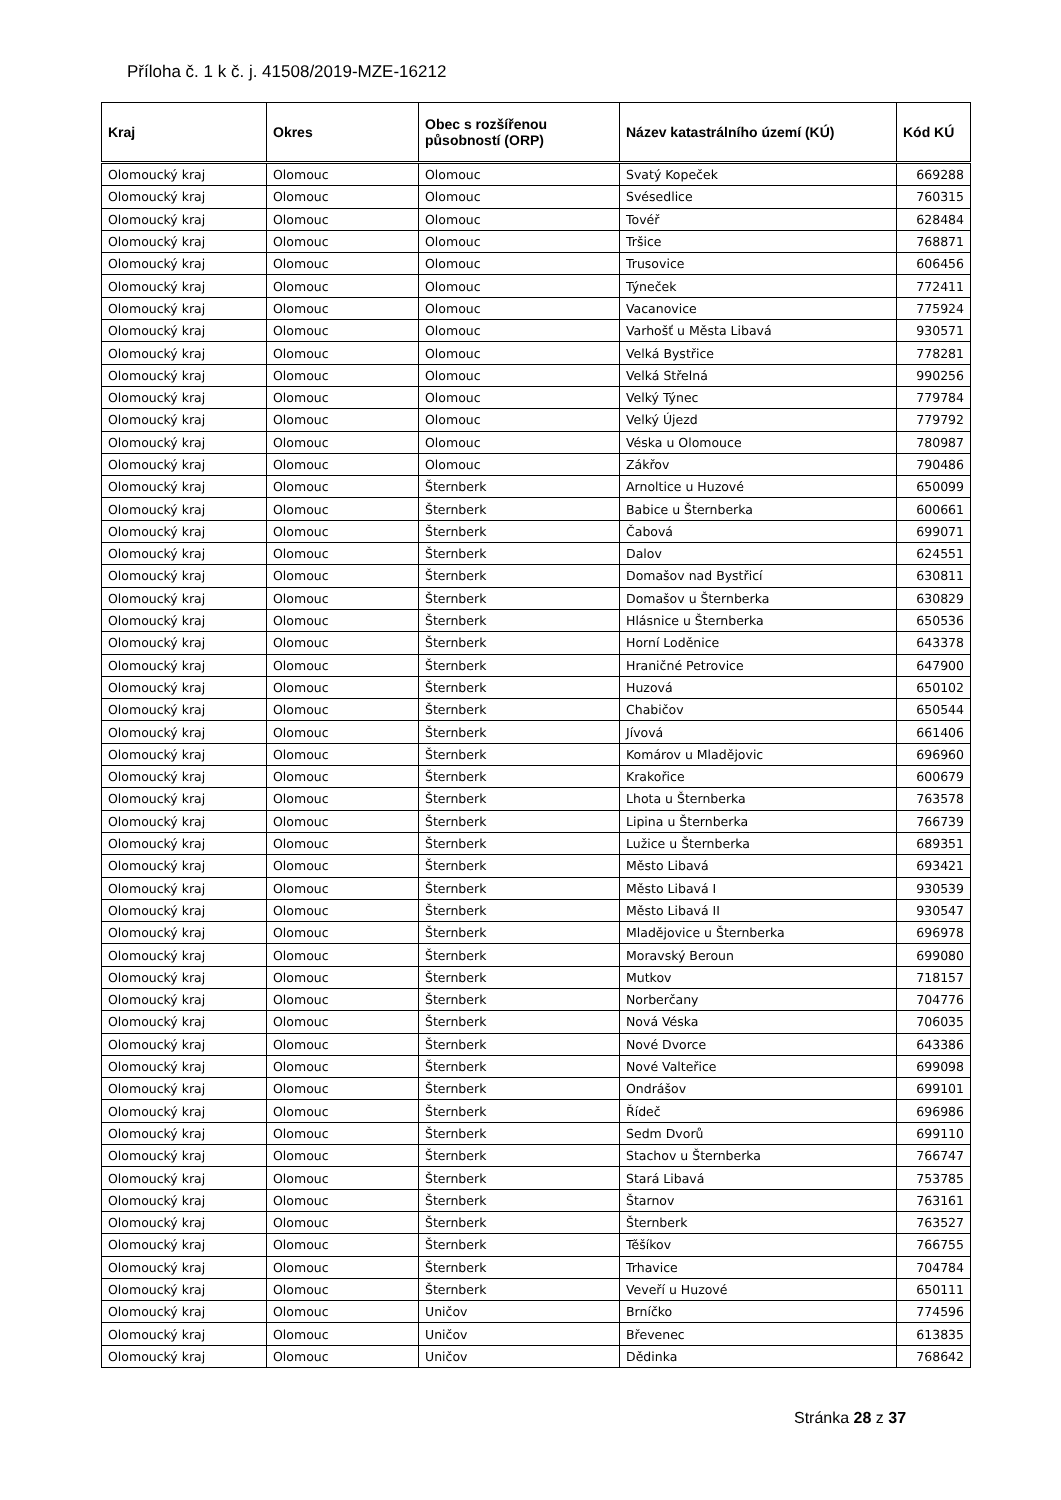Příloha č. 1 k č. j. 41508/2019-MZE-16212
| Kraj | Okres | Obec s rozšířenou působností (ORP) | Název katastrálního území (KÚ) | Kód KÚ |
| --- | --- | --- | --- | --- |
| Olomoucký kraj | Olomouc | Olomouc | Svatý Kopeček | 669288 |
| Olomoucký kraj | Olomouc | Olomouc | Svésedlice | 760315 |
| Olomoucký kraj | Olomouc | Olomouc | Tovéř | 628484 |
| Olomoucký kraj | Olomouc | Olomouc | Tršice | 768871 |
| Olomoucký kraj | Olomouc | Olomouc | Trusovice | 606456 |
| Olomoucký kraj | Olomouc | Olomouc | Týneček | 772411 |
| Olomoucký kraj | Olomouc | Olomouc | Vacanovice | 775924 |
| Olomoucký kraj | Olomouc | Olomouc | Varhošť u Města Libavá | 930571 |
| Olomoucký kraj | Olomouc | Olomouc | Velká Bystřice | 778281 |
| Olomoucký kraj | Olomouc | Olomouc | Velká Střelná | 990256 |
| Olomoucký kraj | Olomouc | Olomouc | Velký Týnec | 779784 |
| Olomoucký kraj | Olomouc | Olomouc | Velký Újezd | 779792 |
| Olomoucký kraj | Olomouc | Olomouc | Véska u Olomouce | 780987 |
| Olomoucký kraj | Olomouc | Olomouc | Zákřov | 790486 |
| Olomoucký kraj | Olomouc | Šternberk | Arnoltice u Huzové | 650099 |
| Olomoucký kraj | Olomouc | Šternberk | Babice u Šternberka | 600661 |
| Olomoucký kraj | Olomouc | Šternberk | Čabová | 699071 |
| Olomoucký kraj | Olomouc | Šternberk | Dalov | 624551 |
| Olomoucký kraj | Olomouc | Šternberk | Domašov nad Bystřicí | 630811 |
| Olomoucký kraj | Olomouc | Šternberk | Domašov u Šternberka | 630829 |
| Olomoucký kraj | Olomouc | Šternberk | Hlásnice u Šternberka | 650536 |
| Olomoucký kraj | Olomouc | Šternberk | Horní Loděnice | 643378 |
| Olomoucký kraj | Olomouc | Šternberk | Hraničné Petrovice | 647900 |
| Olomoucký kraj | Olomouc | Šternberk | Huzová | 650102 |
| Olomoucký kraj | Olomouc | Šternberk | Chabičov | 650544 |
| Olomoucký kraj | Olomouc | Šternberk | Jívová | 661406 |
| Olomoucký kraj | Olomouc | Šternberk | Komárov u Mladějovic | 696960 |
| Olomoucký kraj | Olomouc | Šternberk | Krakořice | 600679 |
| Olomoucký kraj | Olomouc | Šternberk | Lhota u Šternberka | 763578 |
| Olomoucký kraj | Olomouc | Šternberk | Lipina u Šternberka | 766739 |
| Olomoucký kraj | Olomouc | Šternberk | Lužice u Šternberka | 689351 |
| Olomoucký kraj | Olomouc | Šternberk | Město Libavá | 693421 |
| Olomoucký kraj | Olomouc | Šternberk | Město Libavá I | 930539 |
| Olomoucký kraj | Olomouc | Šternberk | Město Libavá II | 930547 |
| Olomoucký kraj | Olomouc | Šternberk | Mladějovice u Šternberka | 696978 |
| Olomoucký kraj | Olomouc | Šternberk | Moravský Beroun | 699080 |
| Olomoucký kraj | Olomouc | Šternberk | Mutkov | 718157 |
| Olomoucký kraj | Olomouc | Šternberk | Norberčany | 704776 |
| Olomoucký kraj | Olomouc | Šternberk | Nová Véska | 706035 |
| Olomoucký kraj | Olomouc | Šternberk | Nové Dvorce | 643386 |
| Olomoucký kraj | Olomouc | Šternberk | Nové Valteřice | 699098 |
| Olomoucký kraj | Olomouc | Šternberk | Ondrášov | 699101 |
| Olomoucký kraj | Olomouc | Šternberk | Řídeč | 696986 |
| Olomoucký kraj | Olomouc | Šternberk | Sedm Dvorů | 699110 |
| Olomoucký kraj | Olomouc | Šternberk | Stachov u Šternberka | 766747 |
| Olomoucký kraj | Olomouc | Šternberk | Stará Libavá | 753785 |
| Olomoucký kraj | Olomouc | Šternberk | Štarnov | 763161 |
| Olomoucký kraj | Olomouc | Šternberk | Šternberk | 763527 |
| Olomoucký kraj | Olomouc | Šternberk | Těšíkov | 766755 |
| Olomoucký kraj | Olomouc | Šternberk | Trhavice | 704784 |
| Olomoucký kraj | Olomouc | Šternberk | Veveří u Huzové | 650111 |
| Olomoucký kraj | Olomouc | Uničov | Brníčko | 774596 |
| Olomoucký kraj | Olomouc | Uničov | Břevenec | 613835 |
| Olomoucký kraj | Olomouc | Uničov | Dědinka | 768642 |
Stránka 28 z 37